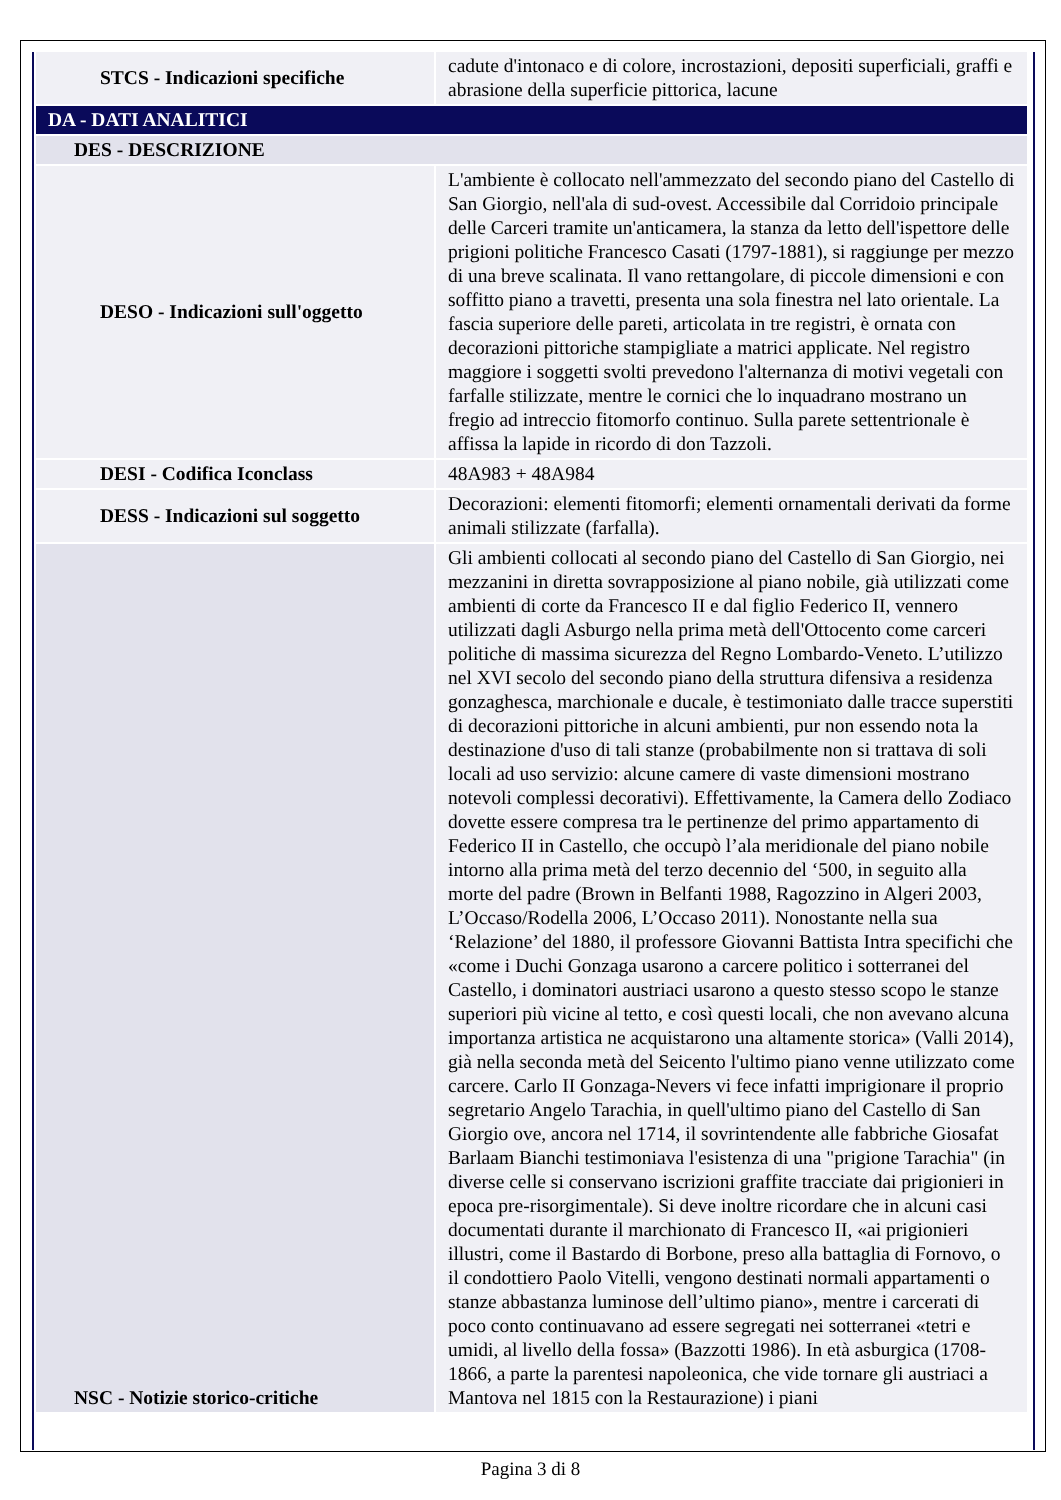| STCS - Indicazioni specifiche | cadute d'intonaco e di colore, incrostazioni, depositi superficiali, graffi e abrasione della superficie pittorica, lacune |
| DA - DATI ANALITICI | |
| DES - DESCRIZIONE | |
| DESO - Indicazioni sull'oggetto | L'ambiente è collocato nell'ammezzato del secondo piano del Castello di San Giorgio, nell'ala di sud-ovest. Accessibile dal Corridoio principale delle Carceri tramite un'anticamera, la stanza da letto dell'ispettore delle prigioni politiche Francesco Casati (1797-1881), si raggiunge per mezzo di una breve scalinata. Il vano rettangolare, di piccole dimensioni e con soffitto piano a travetti, presenta una sola finestra nel lato orientale. La fascia superiore delle pareti, articolata in tre registri, è ornata con decorazioni pittoriche stampigliate a matrici applicate. Nel registro maggiore i soggetti svolti prevedono l'alternanza di motivi vegetali con farfalle stilizzate, mentre le cornici che lo inquadrano mostrano un fregio ad intreccio fitomorfo continuo. Sulla parete settentrionale è affissa la lapide in ricordo di don Tazzoli. |
| DESI - Codifica Iconclass | 48A983 + 48A984 |
| DESS - Indicazioni sul soggetto | Decorazioni: elementi fitomorfi; elementi ornamentali derivati da forme animali stilizzate (farfalla). |
| NSC - Notizie storico-critiche | Gli ambienti collocati al secondo piano del Castello di San Giorgio, nei mezzanini in diretta sovrapposizione al piano nobile, già utilizzati come ambienti di corte da Francesco II e dal figlio Federico II, vennero utilizzati dagli Asburgo nella prima metà dell'Ottocento come carceri politiche di massima sicurezza del Regno Lombardo-Veneto. L’utilizzo nel XVI secolo del secondo piano della struttura difensiva a residenza gonzaghesca, marchionale e ducale, è testimoniato dalle tracce superstiti di decorazioni pittoriche in alcuni ambienti, pur non essendo nota la destinazione d'uso di tali stanze (probabilmente non si trattava di soli locali ad uso servizio: alcune camere di vaste dimensioni mostrano notevoli complessi decorativi). Effettivamente, la Camera dello Zodiaco dovette essere compresa tra le pertinenze del primo appartamento di Federico II in Castello, che occupò l’ala meridionale del piano nobile intorno alla prima metà del terzo decennio del ‘500, in seguito alla morte del padre (Brown in Belfanti 1988, Ragozzino in Algeri 2003, L’Occaso/Rodella 2006, L’Occaso 2011). Nonostante nella sua ‘Relazione’ del 1880, il professore Giovanni Battista Intra specifichi che «come i Duchi Gonzaga usarono a carcere politico i sotterranei del Castello, i dominatori austriaci usarono a questo stesso scopo le stanze superiori più vicine al tetto, e così questi locali, che non avevano alcuna importanza artistica ne acquistarono una altamente storica» (Valli 2014), già nella seconda metà del Seicento l'ultimo piano venne utilizzato come carcere. Carlo II Gonzaga-Nevers vi fece infatti imprigionare il proprio segretario Angelo Tarachia, in quell'ultimo piano del Castello di San Giorgio ove, ancora nel 1714, il sovrintendente alle fabbriche Giosafat Barlaam Bianchi testimoniava l'esistenza di una "prigione Tarachia" (in diverse celle si conservano iscrizioni graffite tracciate dai prigionieri in epoca pre-risorgimentale). Si deve inoltre ricordare che in alcuni casi documentati durante il marchionato di Francesco II, «ai prigionieri illustri, come il Bastardo di Borbone, preso alla battaglia di Fornovo, o il condottiero Paolo Vitelli, vengono destinati normali appartamenti o stanze abbastanza luminose dell’ultimo piano», mentre i carcerati di poco conto continuavano ad essere segregati nei sotterranei «tetri e umidi, al livello della fossa» (Bazzotti 1986). In età asburgica (1708-1866, a parte la parentesi napoleonica, che vide tornare gli austriaci a Mantova nel 1815 con la Restaurazione) i piani |
Pagina 3 di 8